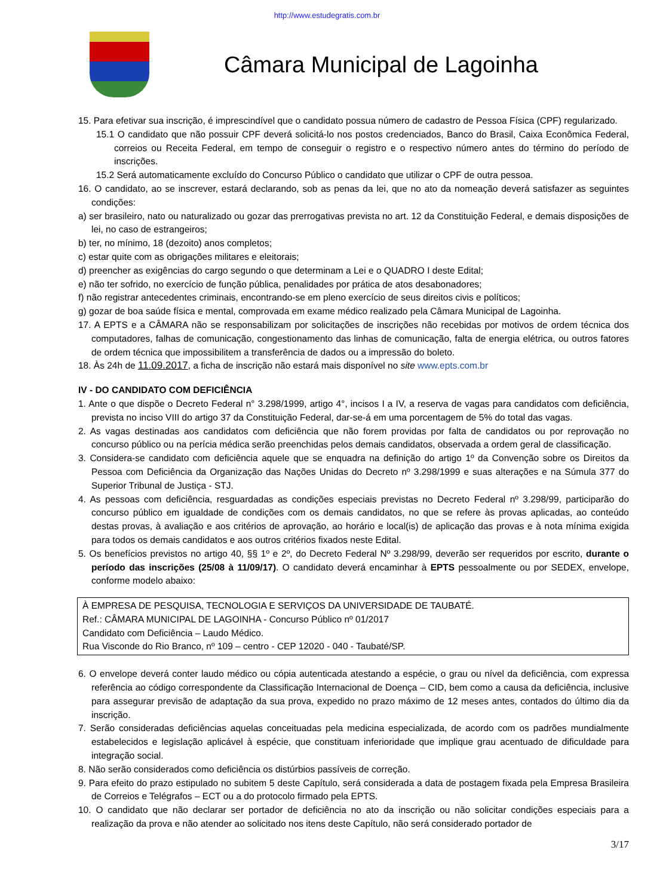http://www.estudegratis.com.br
Câmara Municipal de Lagoinha
15. Para efetivar sua inscrição, é imprescindível que o candidato possua número de cadastro de Pessoa Física (CPF) regularizado.
15.1 O candidato que não possuir CPF deverá solicitá-lo nos postos credenciados, Banco do Brasil, Caixa Econômica Federal, correios ou Receita Federal, em tempo de conseguir o registro e o respectivo número antes do término do período de inscrições.
15.2 Será automaticamente excluído do Concurso Público o candidato que utilizar o CPF de outra pessoa.
16. O candidato, ao se inscrever, estará declarando, sob as penas da lei, que no ato da nomeação deverá satisfazer as seguintes condições:
a) ser brasileiro, nato ou naturalizado ou gozar das prerrogativas prevista no art. 12 da Constituição Federal, e demais disposições de lei, no caso de estrangeiros;
b) ter, no mínimo, 18 (dezoito) anos completos;
c) estar quite com as obrigações militares e eleitorais;
d) preencher as exigências do cargo segundo o que determinam a Lei e o QUADRO I deste Edital;
e) não ter sofrido, no exercício de função pública, penalidades por prática de atos desabonadores;
f) não registrar antecedentes criminais, encontrando-se em pleno exercício de seus direitos civis e políticos;
g) gozar de boa saúde física e mental, comprovada em exame médico realizado pela Câmara Municipal de Lagoinha.
17. A EPTS e a CÂMARA não se responsabilizam por solicitações de inscrições não recebidas por motivos de ordem técnica dos computadores, falhas de comunicação, congestionamento das linhas de comunicação, falta de energia elétrica, ou outros fatores de ordem técnica que impossibilitem a transferência de dados ou a impressão do boleto.
18. Às 24h de 11.09.2017, a ficha de inscrição não estará mais disponível no site www.epts.com.br
IV - DO CANDIDATO COM DEFICIÊNCIA
1. Ante o que dispõe o Decreto Federal n° 3.298/1999, artigo 4°, incisos I a IV, a reserva de vagas para candidatos com deficiência, prevista no inciso VIII do artigo 37 da Constituição Federal, dar-se-á em uma porcentagem de 5% do total das vagas.
2. As vagas destinadas aos candidatos com deficiência que não forem providas por falta de candidatos ou por reprovação no concurso público ou na perícia médica serão preenchidas pelos demais candidatos, observada a ordem geral de classificação.
3. Considera-se candidato com deficiência aquele que se enquadra na definição do artigo 1º da Convenção sobre os Direitos da Pessoa com Deficiência da Organização das Nações Unidas do Decreto nº 3.298/1999 e suas alterações e na Súmula 377 do Superior Tribunal de Justiça - STJ.
4. As pessoas com deficiência, resguardadas as condições especiais previstas no Decreto Federal nº 3.298/99, participarão do concurso público em igualdade de condições com os demais candidatos, no que se refere às provas aplicadas, ao conteúdo destas provas, à avaliação e aos critérios de aprovação, ao horário e local(is) de aplicação das provas e à nota mínima exigida para todos os demais candidatos e aos outros critérios fixados neste Edital.
5. Os benefícios previstos no artigo 40, §§ 1º e 2º, do Decreto Federal Nº 3.298/99, deverão ser requeridos por escrito, durante o período das inscrições (25/08 à 11/09/17). O candidato deverá encaminhar à EPTS pessoalmente ou por SEDEX, envelope, conforme modelo abaixo:
À EMPRESA DE PESQUISA, TECNOLOGIA E SERVIÇOS DA UNIVERSIDADE DE TAUBATÉ.
Ref.: CÂMARA MUNICIPAL DE LAGOINHA - Concurso Público nº 01/2017
Candidato com Deficiência – Laudo Médico.
Rua Visconde do Rio Branco, nº 109 – centro - CEP 12020 - 040 - Taubaté/SP.
6. O envelope deverá conter laudo médico ou cópia autenticada atestando a espécie, o grau ou nível da deficiência, com expressa referência ao código correspondente da Classificação Internacional de Doença – CID, bem como a causa da deficiência, inclusive para assegurar previsão de adaptação da sua prova, expedido no prazo máximo de 12 meses antes, contados do último dia da inscrição.
7. Serão consideradas deficiências aquelas conceituadas pela medicina especializada, de acordo com os padrões mundialmente estabelecidos e legislação aplicável à espécie, que constituam inferioridade que implique grau acentuado de dificuldade para integração social.
8. Não serão considerados como deficiência os distúrbios passíveis de correção.
9. Para efeito do prazo estipulado no subitem 5 deste Capítulo, será considerada a data de postagem fixada pela Empresa Brasileira de Correios e Telégrafos – ECT ou a do protocolo firmado pela EPTS.
10. O candidato que não declarar ser portador de deficiência no ato da inscrição ou não solicitar condições especiais para a realização da prova e não atender ao solicitado nos itens deste Capítulo, não será considerado portador de
3/17